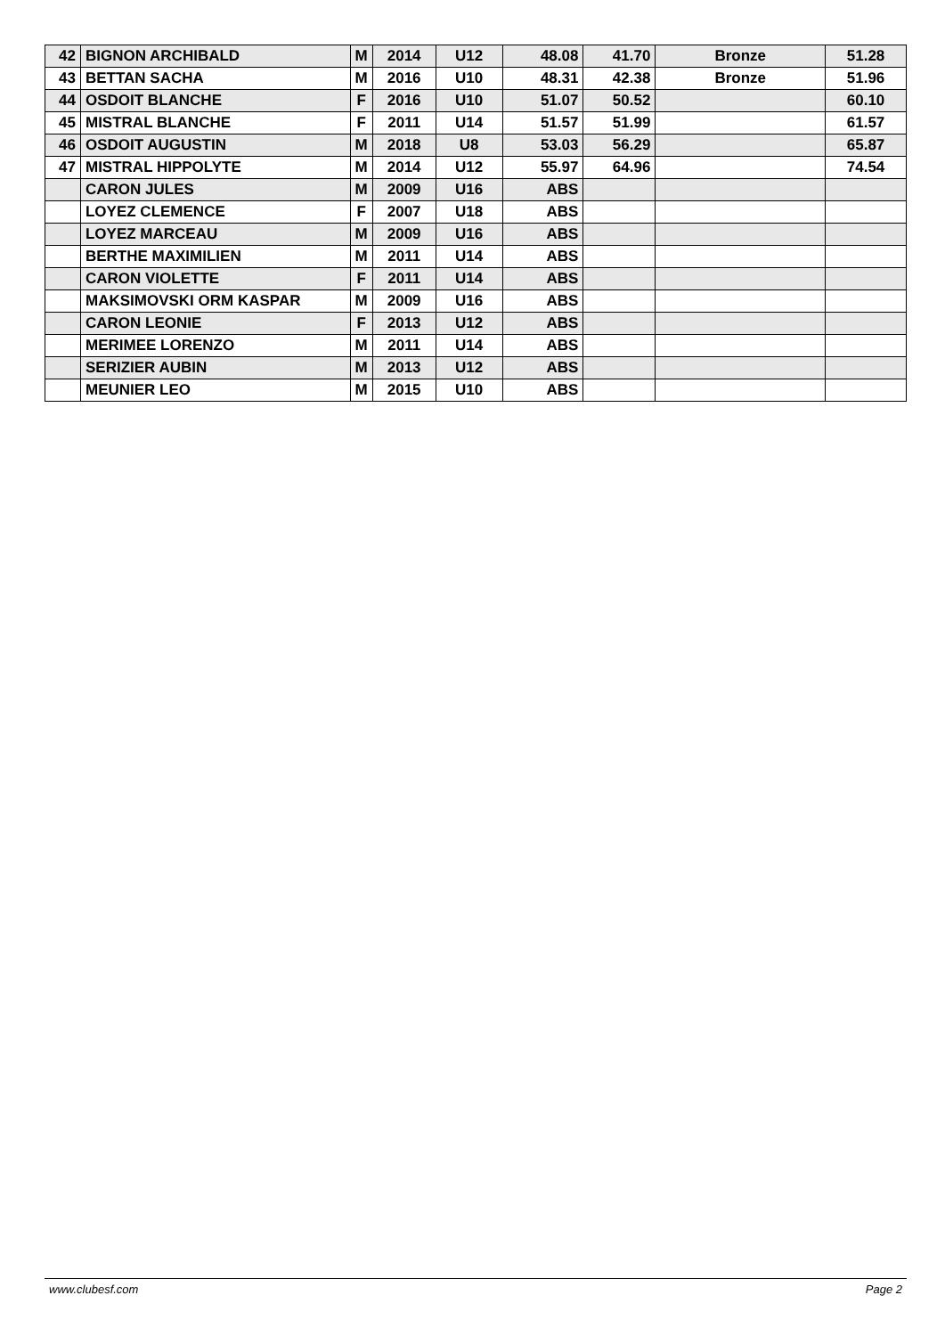| 42 | BIGNON ARCHIBALD | M | 2014 | U12 | 48.08 | 41.70 | Bronze | 51.28 |
| 43 | BETTAN SACHA | M | 2016 | U10 | 48.31 | 42.38 | Bronze | 51.96 |
| 44 | OSDOIT BLANCHE | F | 2016 | U10 | 51.07 | 50.52 | | 60.10 |
| 45 | MISTRAL BLANCHE | F | 2011 | U14 | 51.57 | 51.99 | | 61.57 |
| 46 | OSDOIT AUGUSTIN | M | 2018 | U8 | 53.03 | 56.29 | | 65.87 |
| 47 | MISTRAL HIPPOLYTE | M | 2014 | U12 | 55.97 | 64.96 | | 74.54 |
| | CARON JULES | M | 2009 | U16 | ABS | | | |
| | LOYEZ CLEMENCE | F | 2007 | U18 | ABS | | | |
| | LOYEZ MARCEAU | M | 2009 | U16 | ABS | | | |
| | BERTHE MAXIMILIEN | M | 2011 | U14 | ABS | | | |
| | CARON VIOLETTE | F | 2011 | U14 | ABS | | | |
| | MAKSIMOVSKI ORM KASPAR | M | 2009 | U16 | ABS | | | |
| | CARON LEONIE | F | 2013 | U12 | ABS | | | |
| | MERIMEE LORENZO | M | 2011 | U14 | ABS | | | |
| | SERIZIER AUBIN | M | 2013 | U12 | ABS | | | |
| | MEUNIER LEO | M | 2015 | U10 | ABS | | | |
www.clubesf.com Page 2